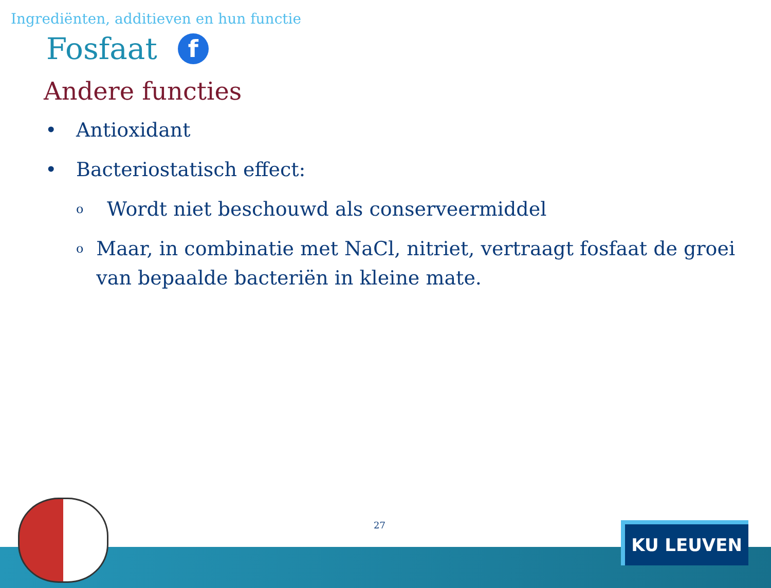Ingrediënten, additieven en hun functie
Fosfaat f
Andere functies
• Antioxidant
• Bacteriostatisch effect:
o Wordt niet beschouwd als conserveermiddel
o Maar, in combinatie met NaCl, nitriet, vertraagt fosfaat de groei van bepaalde bacteriën in kleine mate.
27
KU LEUVEN